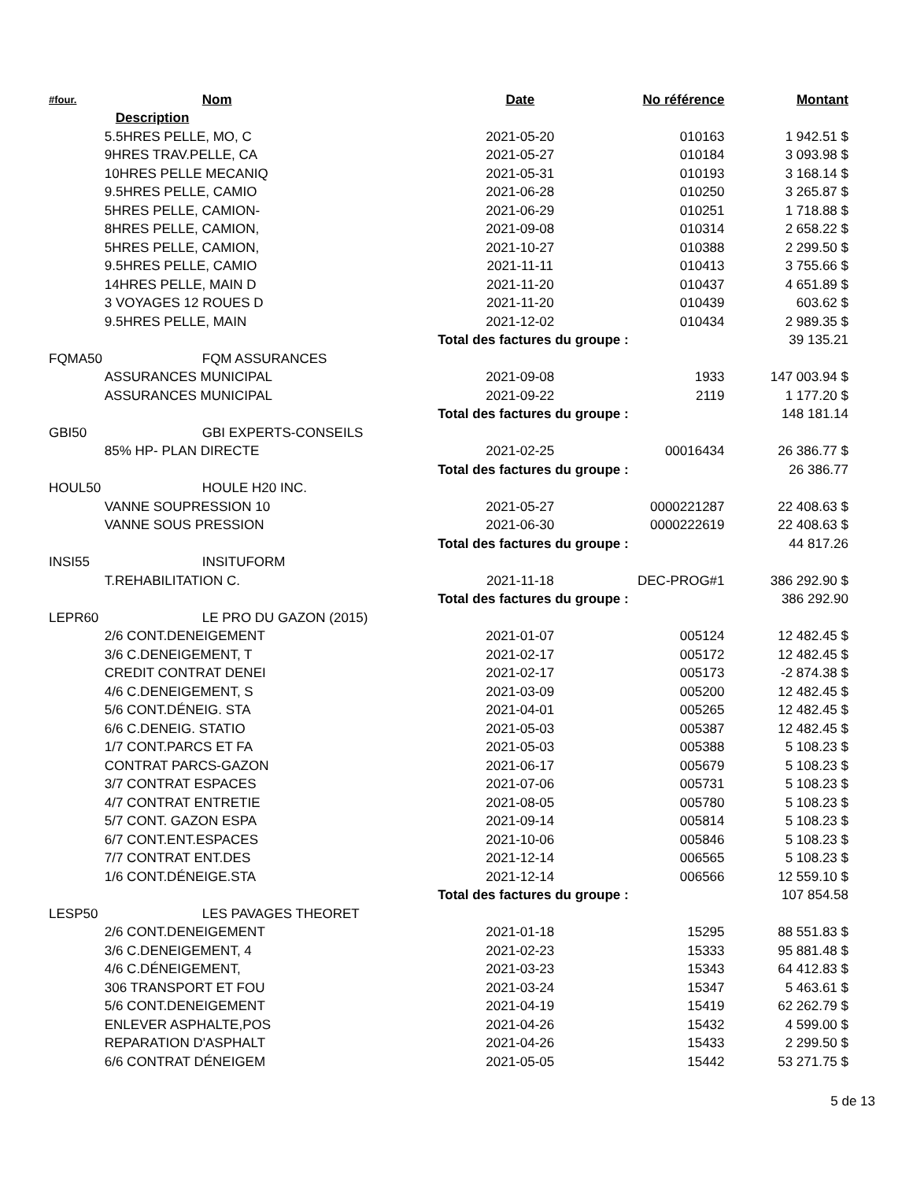| #four. | Nom | Date | No référence | Montant |
| --- | --- | --- | --- | --- |
| | Description | | | |
| | 5.5HRES PELLE, MO, C | 2021-05-20 | 010163 | 1 942.51 $ |
| | 9HRES TRAV.PELLE, CA | 2021-05-27 | 010184 | 3 093.98 $ |
| | 10HRES PELLE MECANIQ | 2021-05-31 | 010193 | 3 168.14 $ |
| | 9.5HRES PELLE, CAMIO | 2021-06-28 | 010250 | 3 265.87 $ |
| | 5HRES PELLE, CAMION- | 2021-06-29 | 010251 | 1 718.88 $ |
| | 8HRES PELLE, CAMION, | 2021-09-08 | 010314 | 2 658.22 $ |
| | 5HRES PELLE, CAMION, | 2021-10-27 | 010388 | 2 299.50 $ |
| | 9.5HRES PELLE, CAMIO | 2021-11-11 | 010413 | 3 755.66 $ |
| | 14HRES PELLE, MAIN D | 2021-11-20 | 010437 | 4 651.89 $ |
| | 3 VOYAGES 12 ROUES D | 2021-11-20 | 010439 | 603.62 $ |
| | 9.5HRES PELLE, MAIN | 2021-12-02 | 010434 | 2 989.35 $ |
| | | Total des factures du groupe : | | 39 135.21 |
| FQMA50 | FQM ASSURANCES | | | |
| | ASSURANCES MUNICIPAL | 2021-09-08 | 1933 | 147 003.94 $ |
| | ASSURANCES MUNICIPAL | 2021-09-22 | 2119 | 1 177.20 $ |
| | | Total des factures du groupe : | | 148 181.14 |
| GBI50 | GBI EXPERTS-CONSEILS | | | |
| | 85% HP- PLAN DIRECTE | 2021-02-25 | 00016434 | 26 386.77 $ |
| | | Total des factures du groupe : | | 26 386.77 |
| HOUL50 | HOULE H20 INC. | | | |
| | VANNE SOUPRESSION 10 | 2021-05-27 | 0000221287 | 22 408.63 $ |
| | VANNE SOUS PRESSION | 2021-06-30 | 0000222619 | 22 408.63 $ |
| | | Total des factures du groupe : | | 44 817.26 |
| INSI55 | INSITUFORM | | | |
| | T.REHABILITATION C. | 2021-11-18 | DEC-PROG#1 | 386 292.90 $ |
| | | Total des factures du groupe : | | 386 292.90 |
| LEPR60 | LE PRO DU GAZON (2015) | | | |
| | 2/6 CONT.DENEIGEMENT | 2021-01-07 | 005124 | 12 482.45 $ |
| | 3/6 C.DENEIGEMENT, T | 2021-02-17 | 005172 | 12 482.45 $ |
| | CREDIT CONTRAT DENEI | 2021-02-17 | 005173 | -2 874.38 $ |
| | 4/6 C.DENEIGEMENT, S | 2021-03-09 | 005200 | 12 482.45 $ |
| | 5/6 CONT.DÉNEIG. STA | 2021-04-01 | 005265 | 12 482.45 $ |
| | 6/6 C.DENEIG. STATIO | 2021-05-03 | 005387 | 12 482.45 $ |
| | 1/7 CONT.PARCS ET FA | 2021-05-03 | 005388 | 5 108.23 $ |
| | CONTRAT PARCS-GAZON | 2021-06-17 | 005679 | 5 108.23 $ |
| | 3/7 CONTRAT ESPACES | 2021-07-06 | 005731 | 5 108.23 $ |
| | 4/7 CONTRAT ENTRETIE | 2021-08-05 | 005780 | 5 108.23 $ |
| | 5/7 CONT. GAZON ESPA | 2021-09-14 | 005814 | 5 108.23 $ |
| | 6/7 CONT.ENT.ESPACES | 2021-10-06 | 005846 | 5 108.23 $ |
| | 7/7 CONTRAT ENT.DES | 2021-12-14 | 006565 | 5 108.23 $ |
| | 1/6 CONT.DÉNEIGE.STA | 2021-12-14 | 006566 | 12 559.10 $ |
| | | Total des factures du groupe : | | 107 854.58 |
| LESP50 | LES PAVAGES THEORET | | | |
| | 2/6 CONT.DENEIGEMENT | 2021-01-18 | 15295 | 88 551.83 $ |
| | 3/6 C.DENEIGEMENT, 4 | 2021-02-23 | 15333 | 95 881.48 $ |
| | 4/6 C.DÉNEIGEMENT, | 2021-03-23 | 15343 | 64 412.83 $ |
| | 306 TRANSPORT ET FOU | 2021-03-24 | 15347 | 5 463.61 $ |
| | 5/6 CONT.DENEIGEMENT | 2021-04-19 | 15419 | 62 262.79 $ |
| | ENLEVER ASPHALTE,POS | 2021-04-26 | 15432 | 4 599.00 $ |
| | REPARATION D'ASPHALT | 2021-04-26 | 15433 | 2 299.50 $ |
| | 6/6 CONTRAT DÉNEIGEM | 2021-05-05 | 15442 | 53 271.75 $ |
5 de 13